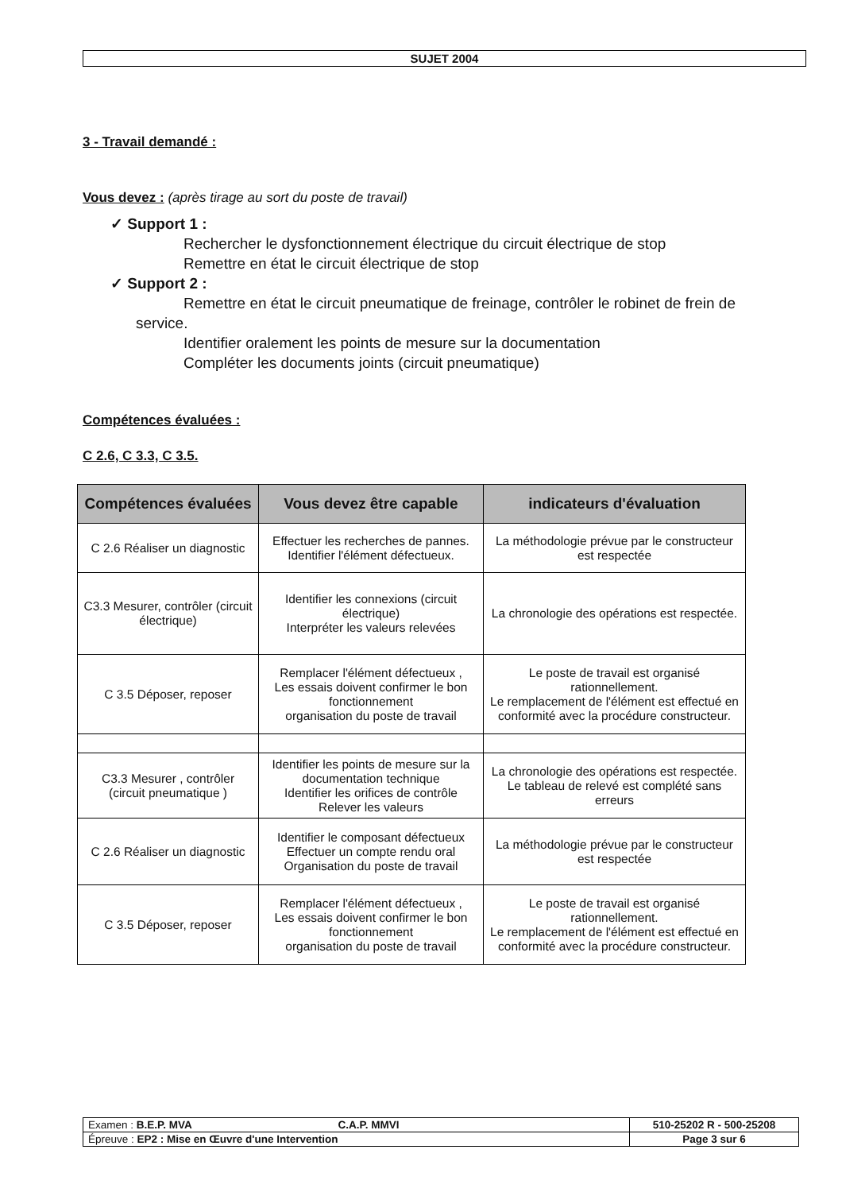SUJET 2004
3 - Travail demandé :
Vous devez : (après tirage au sort du poste de travail)
✓ Support 1 :
Rechercher le dysfonctionnement électrique du circuit électrique de stop
Remettre en état le circuit électrique de stop
✓ Support 2 :
Remettre en état le circuit pneumatique de freinage, contrôler le robinet de frein de
service.
Identifier oralement les points de mesure sur la documentation
Compléter les documents joints (circuit pneumatique)
Compétences évaluées :
C 2.6, C 3.3, C 3.5.
| Compétences évaluées | Vous devez être capable | indicateurs d'évaluation |
| --- | --- | --- |
| C 2.6 Réaliser un diagnostic | Effectuer les recherches de pannes. Identifier l'élément défectueux. | La méthodologie prévue par le constructeur est respectée |
| C3.3 Mesurer, contrôler (circuit électrique) | Identifier les connexions (circuit électrique) Interpréter les valeurs relevées | La chronologie des opérations est respectée. |
| C 3.5 Déposer, reposer | Remplacer l'élément défectueux , Les essais doivent confirmer le bon fonctionnement organisation du poste de travail | Le poste de travail est organisé rationnellement. Le remplacement de l'élément est effectué en conformité avec la procédure constructeur. |
| C3.3 Mesurer , contrôler (circuit pneumatique ) | Identifier les points de mesure sur la documentation technique Identifier les orifices de contrôle Relever les valeurs | La chronologie des opérations est respectée. Le tableau de relevé est complété sans erreurs |
| C 2.6 Réaliser un diagnostic | Identifier le composant défectueux Effectuer un compte rendu oral Organisation du poste de travail | La méthodologie prévue par le constructeur est respectée |
| C 3.5 Déposer, reposer | Remplacer l'élément défectueux , Les essais doivent confirmer le bon fonctionnement organisation du poste de travail | Le poste de travail est organisé rationnellement. Le remplacement de l'élément est effectué en conformité avec la procédure constructeur. |
| Examen : B.E.P. MVA C.A.P. MMVI | 510-25202 R - 500-25208 |
| Épreuve : EP2 : Mise en Œuvre d'une Intervention | Page 3 sur 6 |